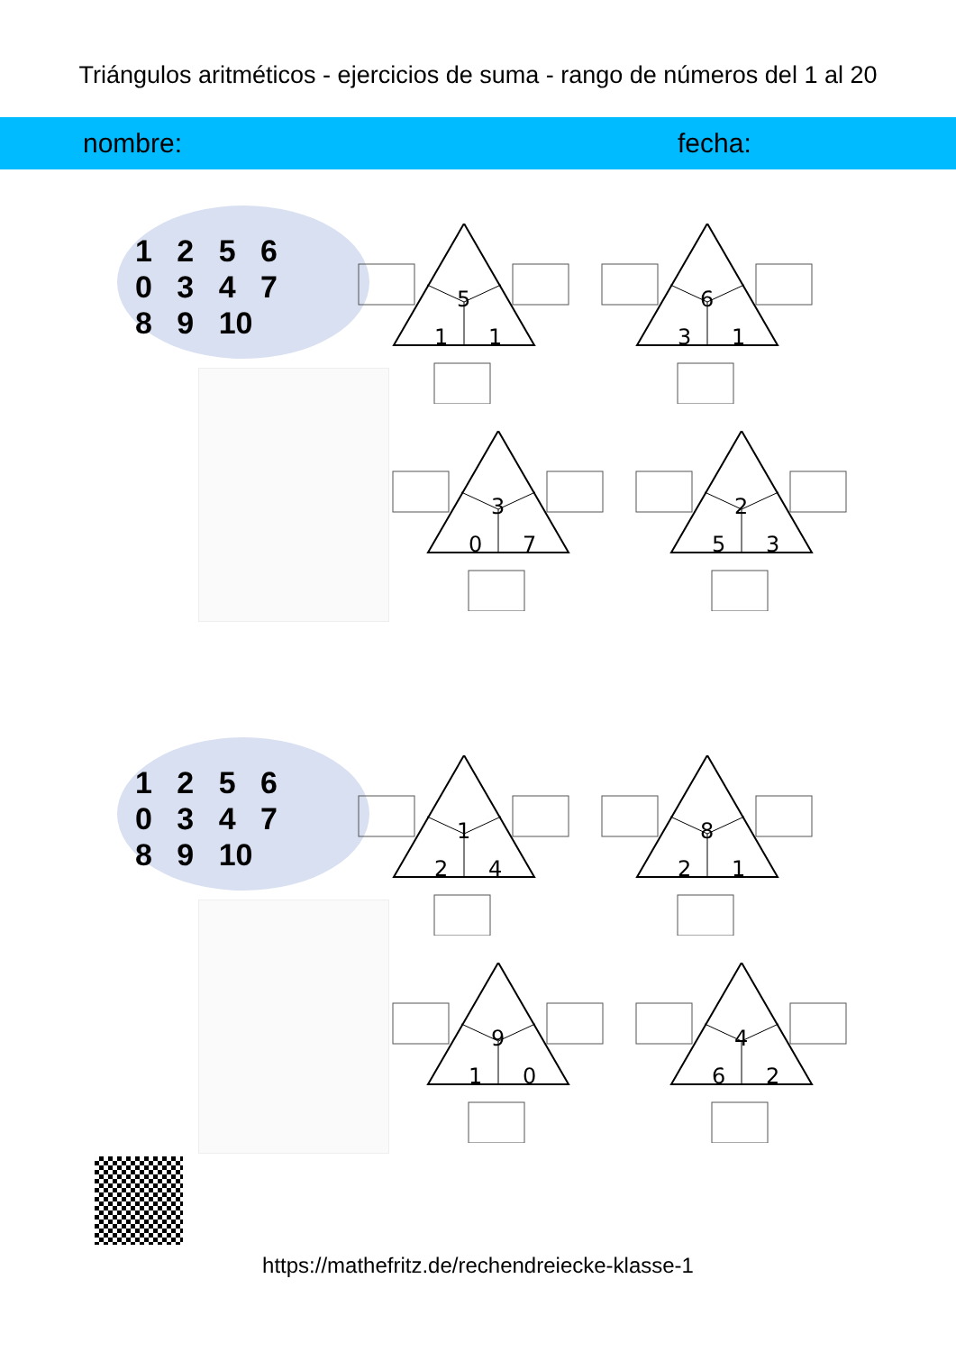Triángulos aritméticos - ejercicios de suma - rango de números del 1 al 20
nombre: fecha:
1 2 5 6
0 3 4 7
8 9 10
5
1 1
6
3 1
3
0 7
2
5 3
1 2 5 6
0 3 4 7
8 9 10
1
2 4
8
2 1
9
1 0
4
6 2
https://mathefritz.de/rechendreiecke-klasse-1